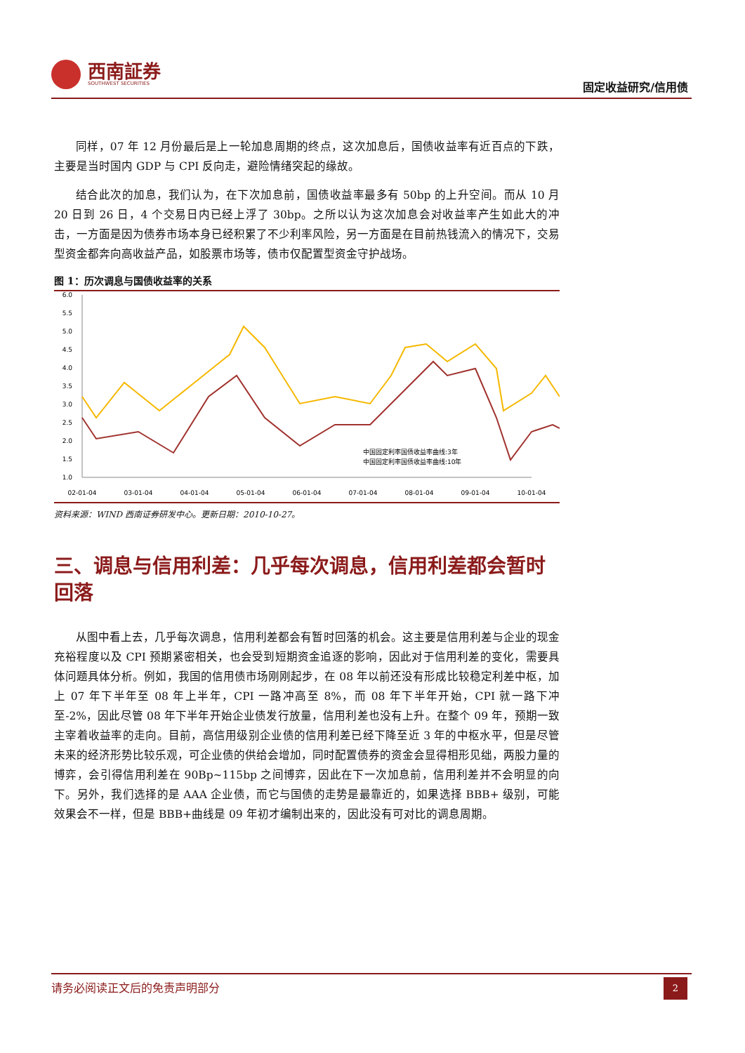西南証券
SOUTHWEST SECURITIES
固定收益研究/信用债
同样，07 年 12 月份最后是上一轮加息周期的终点，这次加息后，国债收益率有近百点的下跌，主要是当时国内 GDP 与 CPI 反向走，避险情绪突起的缘故。
结合此次的加息，我们认为，在下次加息前，国债收益率最多有 50bp 的上升空间。而从 10 月 20 日到 26 日，4 个交易日内已经上浮了 30bp。之所以认为这次加息会对收益率产生如此大的冲击，一方面是因为债券市场本身已经积累了不少利率风险，另一方面是在目前热钱流入的情况下，交易型资金都奔向高收益产品，如股票市场等，债市仅配置型资金守护战场。
图 1：历次调息与国债收益率的关系
6.0
5.5
5.0
4.5
4.0
3.5
3.0
2.5
2.0
1.5
1.0
02-01-04
03-01-04
04-01-04
05-01-04
06-01-04
07-01-04
08-01-04
09-01-04
10-01-04
中国固定利率国债收益率曲线:3年
中国固定利率国债收益率曲线:10年
资料来源：WIND 西南证券研发中心。更新日期：2010-10-27。
三、调息与信用利差：几乎每次调息，信用利差都会暂时回落
从图中看上去，几乎每次调息，信用利差都会有暂时回落的机会。这主要是信用利差与企业的现金充裕程度以及 CPI 预期紧密相关，也会受到短期资金追逐的影响，因此对于信用利差的变化，需要具体问题具体分析。例如，我国的信用债市场刚刚起步，在 08 年以前还没有形成比较稳定利差中枢，加上 07 年下半年至 08 年上半年，CPI 一路冲高至 8%，而 08 年下半年开始，CPI 就一路下冲至-2%，因此尽管 08 年下半年开始企业债发行放量，信用利差也没有上升。在整个 09 年，预期一致主宰着收益率的走向。目前，高信用级别企业债的信用利差已经下降至近 3 年的中枢水平，但是尽管未来的经济形势比较乐观，可企业债的供给会增加，同时配置债券的资金会显得相形见绌，两股力量的博弈，会引得信用利差在 90Bp~115bp 之间博弈，因此在下一次加息前，信用利差并不会明显的向下。另外，我们选择的是 AAA 企业债，而它与国债的走势是最靠近的，如果选择 BBB+ 级别，可能效果会不一样，但是 BBB+曲线是 09 年初才编制出来的，因此没有可对比的调息周期。
请务必阅读正文后的免责声明部分
2